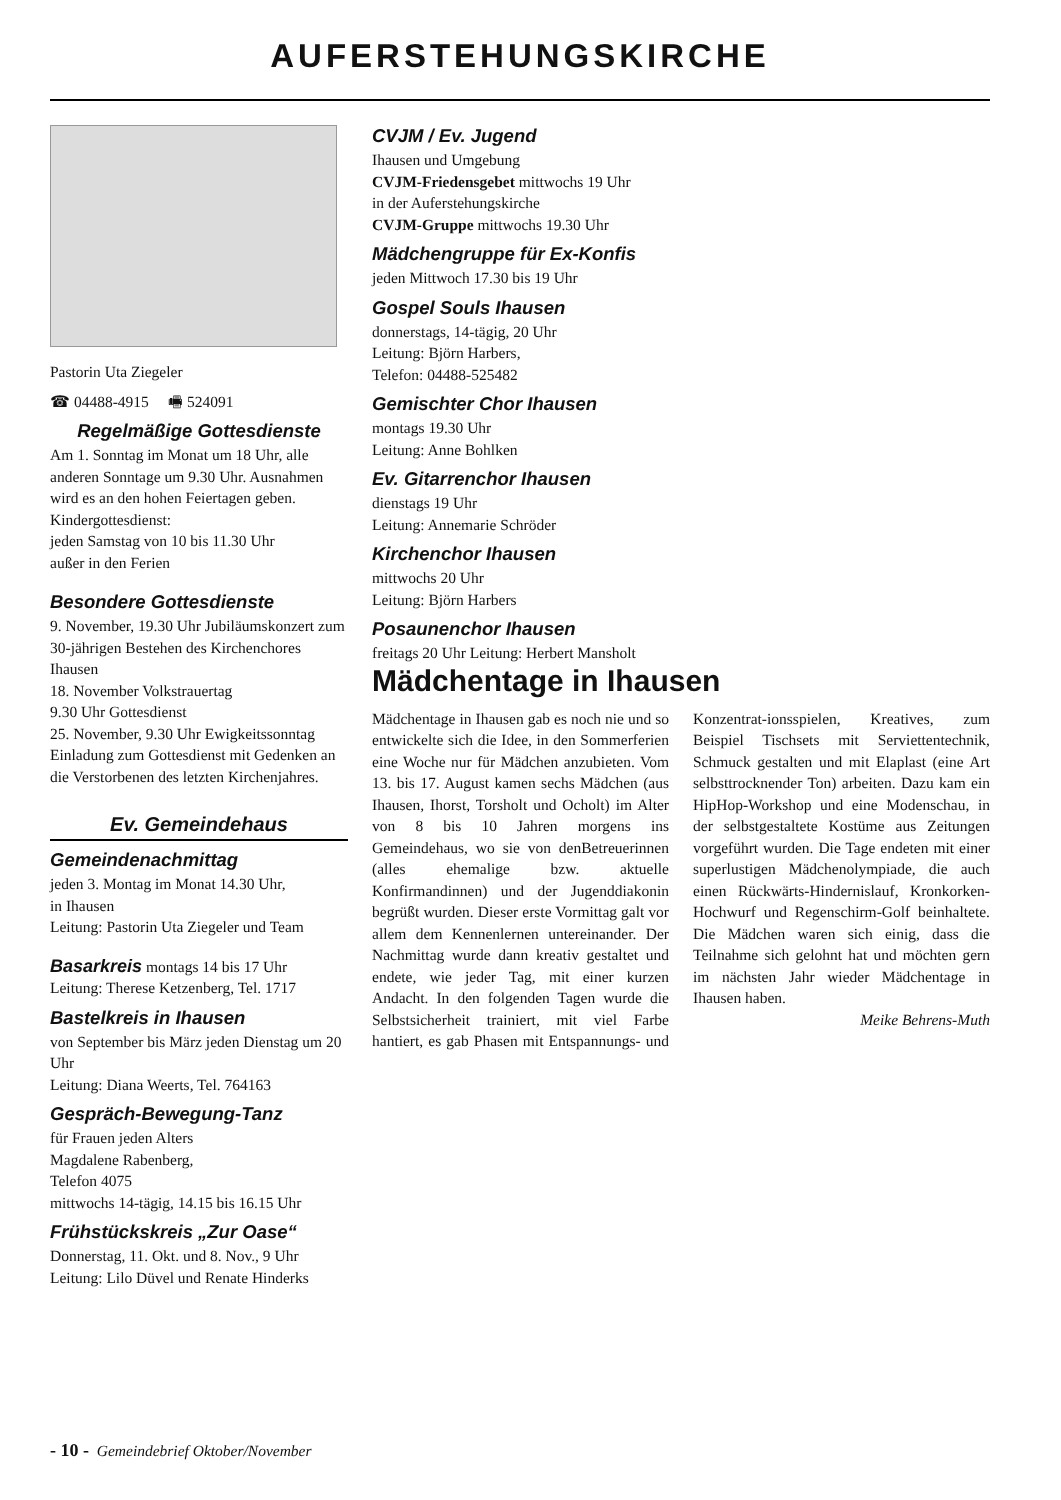AUFERSTEHUNGSKIRCHE
Pastorin Uta Ziegeler
☎ 04488-4915 🖷 524091
Regelmäßige Gottesdienste
Am 1. Sonntag im Monat um 18 Uhr, alle anderen Sonntage um 9.30 Uhr. Ausnahmen wird es an den hohen Feiertagen geben.
Kindergottesdienst:
jeden Samstag von 10 bis 11.30 Uhr
außer in den Ferien
Besondere Gottesdienste
9. November, 19.30 Uhr Jubiläumskonzert zum 30-jährigen Bestehen des Kirchenchores Ihausen
18. November Volkstrauertag
9.30 Uhr Gottesdienst
25. November, 9.30 Uhr Ewigkeitssonntag Einladung zum Gottesdienst mit Gedenken an die Verstorbenen des letzten Kirchenjahres.
Ev. Gemeindehaus
Gemeindenachmittag
jeden 3. Montag im Monat 14.30 Uhr,
in Ihausen
Leitung: Pastorin Uta Ziegeler und Team
Basarkreis montags 14 bis 17 Uhr
Leitung: Therese Ketzenberg, Tel. 1717
Bastelkreis in Ihausen
von September bis März jeden Dienstag um 20 Uhr
Leitung: Diana Weerts, Tel. 764163
Gespräch-Bewegung-Tanz
für Frauen jeden Alters
Magdalene Rabenberg,
Telefon 4075
mittwochs 14-tägig, 14.15 bis 16.15 Uhr
Frühstückskreis „Zur Oase“
Donnerstag, 11. Okt. und 8. Nov., 9 Uhr
Leitung: Lilo Düvel und Renate Hinderks
CVJM / Ev. Jugend
Ihausen und Umgebung
CVJM-Friedensgebet mittwochs 19 Uhr
in der Auferstehungskirche
CVJM-Gruppe mittwochs 19.30 Uhr
Mädchengruppe für Ex-Konfis
jeden Mittwoch 17.30 bis 19 Uhr
Gospel Souls Ihausen
donnerstags, 14-tägig, 20 Uhr
Leitung: Björn Harbers,
Telefon: 04488-525482
Gemischter Chor Ihausen
montags 19.30 Uhr
Leitung: Anne Bohlken
Ev. Gitarrenchor Ihausen
dienstags 19 Uhr
Leitung: Annemarie Schröder
Kirchenchor Ihausen
mittwochs 20 Uhr
Leitung: Björn Harbers
Posaunenchor Ihausen
freitags 20 Uhr Leitung: Herbert Mansholt
Mädchentage in Ihausen
Mädchentage in Ihausen gab es noch nie und so entwickelte sich die Idee, in den Sommerferien eine Woche nur für Mädchen anzubieten. Vom 13. bis 17. August kamen sechs Mädchen (aus Ihausen, Ihorst, Torsholt und Ocholt) im Alter von 8 bis 10 Jahren morgens ins Gemeindehaus, wo sie von denBetreuerinnen (alles ehemalige bzw. aktuelle Konfirmandinnen) und der Jugenddiakonin begrüßt wurden. Dieser erste Vormittag galt vor allem dem Kennenlernen untereinander. Der Nachmittag wurde dann kreativ gestaltet und endete, wie jeder Tag, mit einer kurzen Andacht. In den folgenden Tagen wurde die Selbstsicherheit trainiert, mit viel Farbe hantiert, es gab Phasen mit Entspannungs- und Konzentrat-ionsspielen, Kreatives, zum Beispiel Tischsets mit Serviettentechnik, Schmuck gestalten und mit Elaplast (eine Art selbsttrocknender Ton) arbeiten. Dazu kam ein HipHop-Workshop und eine Modenschau, in der selbstgestaltete Kostüme aus Zeitungen vorgeführt wurden. Die Tage endeten mit einer superlustigen Mädchenolympiade, die auch einen Rückwärts-Hindernislauf, Kronkorken-Hochwurf und Regenschirm-Golf beinhaltete. Die Mädchen waren sich einig, dass die Teilnahme sich gelohnt hat und möchten gern im nächsten Jahr wieder Mädchentage in Ihausen haben.
Meike Behrens-Muth
- 10 - Gemeindebrief Oktober/November